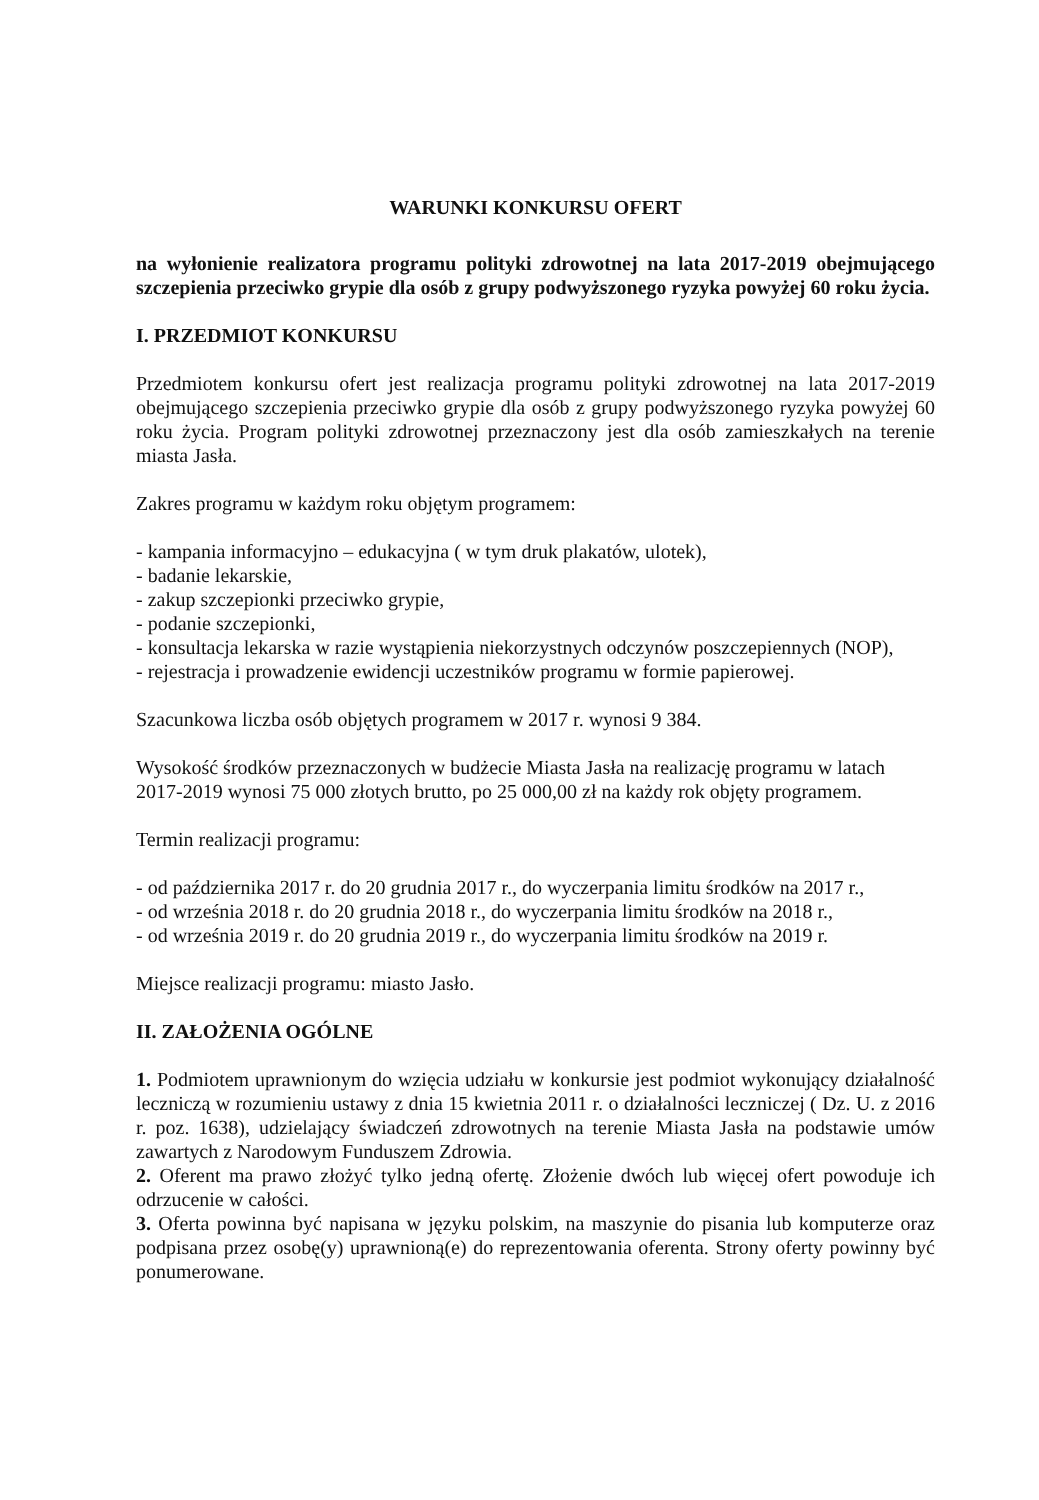WARUNKI KONKURSU OFERT
na wyłonienie realizatora programu polityki zdrowotnej na lata 2017-2019 obejmującego szczepienia przeciwko grypie dla osób z grupy podwyższonego ryzyka powyżej 60 roku życia.
I. PRZEDMIOT KONKURSU
Przedmiotem konkursu ofert jest realizacja programu polityki zdrowotnej na lata 2017-2019 obejmującego szczepienia przeciwko grypie dla osób z grupy podwyższonego ryzyka powyżej 60 roku życia. Program polityki zdrowotnej przeznaczony jest dla osób zamieszkałych na terenie miasta Jasła.
Zakres programu w każdym roku objętym programem:
- kampania informacyjno – edukacyjna ( w tym druk plakatów, ulotek),
- badanie lekarskie,
- zakup szczepionki przeciwko grypie,
- podanie szczepionki,
- konsultacja lekarska w razie wystąpienia niekorzystnych odczynów poszczepiennych (NOP),
- rejestracja i prowadzenie ewidencji uczestników programu w formie papierowej.
Szacunkowa liczba osób objętych programem w 2017 r. wynosi 9 384.
Wysokość środków przeznaczonych w budżecie Miasta Jasła na realizację programu w latach 2017-2019 wynosi 75 000 złotych brutto, po 25 000,00 zł na każdy rok objęty programem.
Termin realizacji programu:
- od października 2017 r. do 20 grudnia 2017 r., do wyczerpania limitu środków na 2017 r.,
- od września 2018 r. do 20 grudnia 2018 r., do wyczerpania limitu środków na 2018 r.,
- od września 2019 r. do 20 grudnia 2019 r., do wyczerpania limitu środków na 2019 r.
Miejsce realizacji programu: miasto Jasło.
II. ZAŁOŻENIA OGÓLNE
1. Podmiotem uprawnionym do wzięcia udziału w konkursie jest podmiot wykonujący działalność leczniczą w rozumieniu ustawy z dnia 15 kwietnia 2011 r. o działalności leczniczej ( Dz. U. z 2016 r. poz. 1638), udzielający świadczeń zdrowotnych na terenie Miasta Jasła na podstawie umów zawartych z Narodowym Funduszem Zdrowia.
2. Oferent ma prawo złożyć tylko jedną ofertę. Złożenie dwóch lub więcej ofert powoduje ich odrzucenie w całości.
3. Oferta powinna być napisana w języku polskim, na maszynie do pisania lub komputerze oraz podpisana przez osobę(y) uprawnioną(e) do reprezentowania oferenta. Strony oferty powinny być ponumerowane.